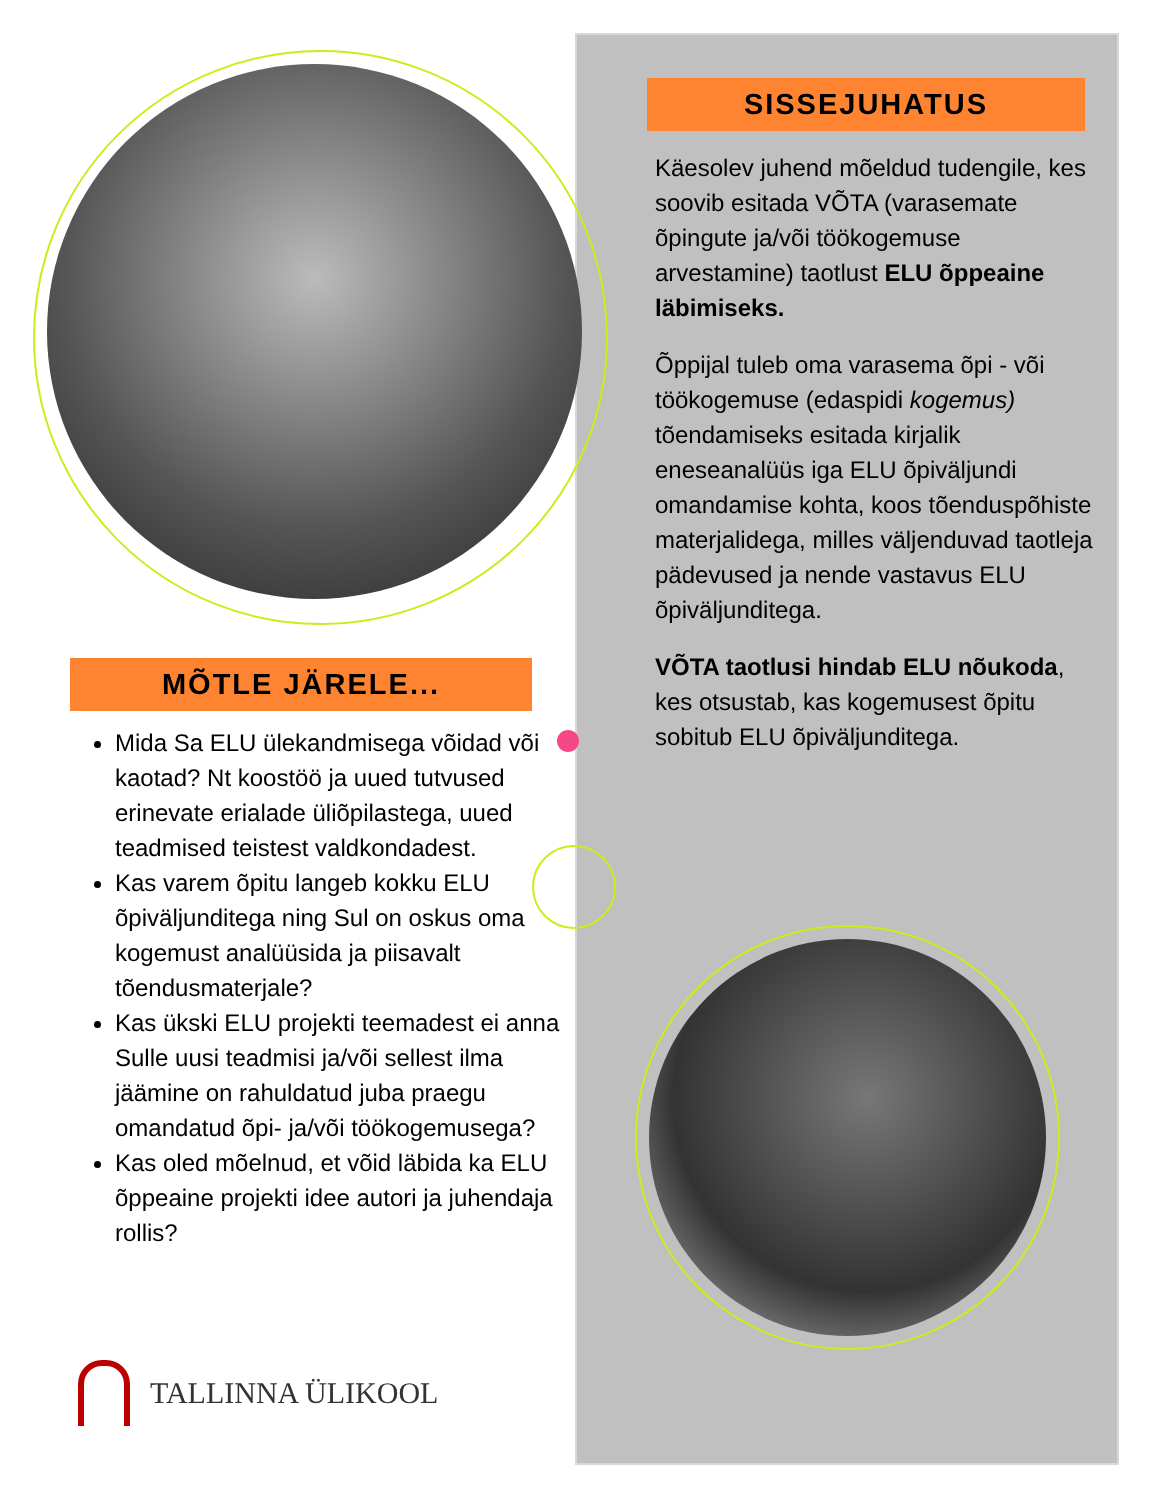MÕTLE JÄRELE...
Mida Sa ELU ülekandmisega võidad või kaotad? Nt koostöö ja uued tutvused erinevate erialade üliõpilastega, uued teadmised teistest valdkondadest.
Kas varem õpitu langeb kokku ELU õpiväljunditega ning Sul on oskus oma kogemust analüüsida ja piisavalt tõendusmaterjale?
Kas ükski ELU projekti teemadest ei anna Sulle uusi teadmisi ja/või sellest ilma jäämine on rahuldatud juba praegu omandatud õpi- ja/või töökogemusega?
Kas oled mõelnud, et võid läbida ka ELU õppeaine projekti idee autori ja juhendaja rollis?
TALLINNA ÜLIKOOL
SISSEJUHATUS
Käesolev juhend mõeldud tudengile, kes soovib esitada VÕTA (varasemate õpingute ja/või töökogemuse arvestamine) taotlust ELU õppeaine läbimiseks.
Õppijal tuleb oma varasema õpi - või töökogemuse (edaspidi kogemus) tõendamiseks esitada kirjalik eneseanalüüs iga ELU õpiväljundi omandamise kohta, koos tõenduspõhiste materjalidega, milles väljenduvad taotleja pädevused ja nende vastavus ELU õpiväljunditega.
VÕTA taotlusi hindab ELU nõukoda, kes otsustab, kas kogemusest õpitu sobitub ELU õpiväljunditega.